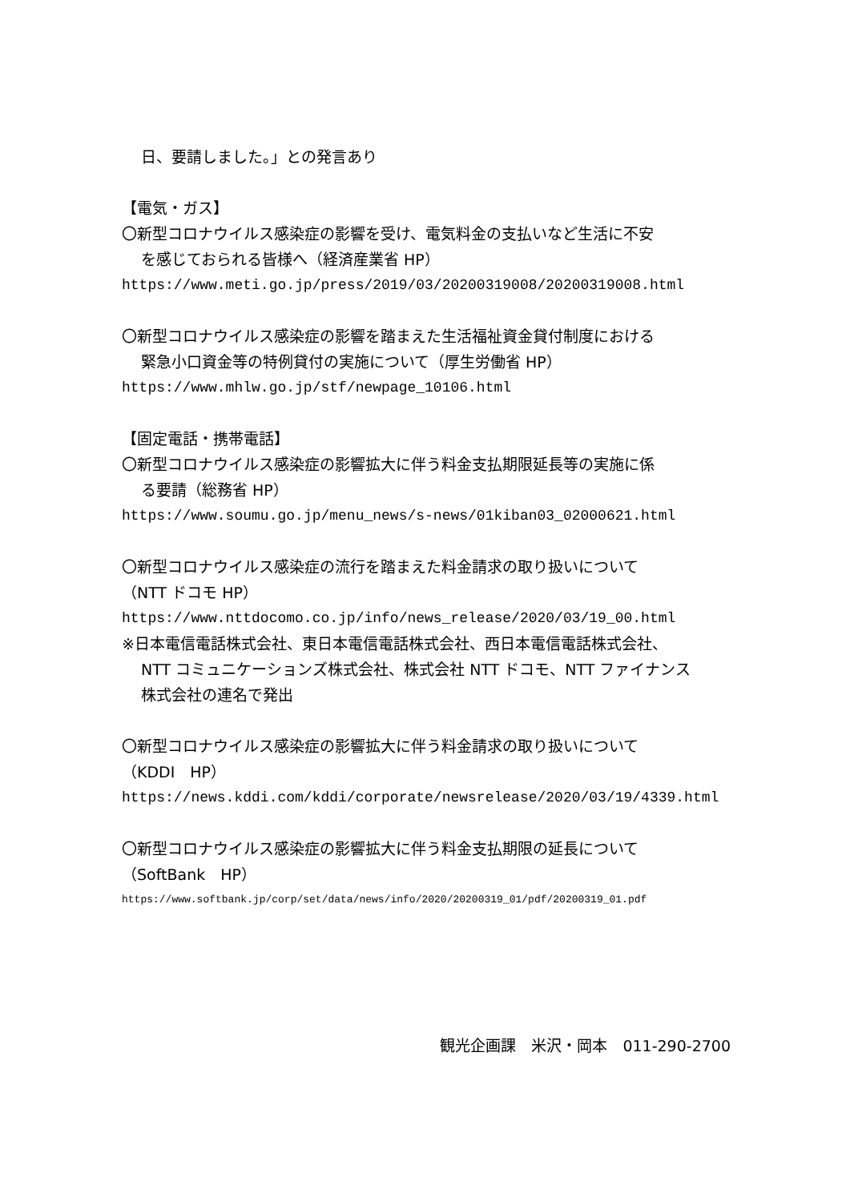日、要請しました。」との発言あり
【電気・ガス】
〇新型コロナウイルス感染症の影響を受け、電気料金の支払いなど生活に不安
を感じておられる皆様へ（経済産業省 HP）
https://www.meti.go.jp/press/2019/03/20200319008/20200319008.html
〇新型コロナウイルス感染症の影響を踏まえた生活福祉資金貸付制度における
緊急小口資金等の特例貸付の実施について（厚生労働省 HP）
https://www.mhlw.go.jp/stf/newpage_10106.html
【固定電話・携帯電話】
〇新型コロナウイルス感染症の影響拡大に伴う料金支払期限延長等の実施に係
る要請（総務省 HP）
https://www.soumu.go.jp/menu_news/s-news/01kiban03_02000621.html
〇新型コロナウイルス感染症の流行を踏まえた料金請求の取り扱いについて
（NTT ドコモ HP）
https://www.nttdocomo.co.jp/info/news_release/2020/03/19_00.html
※日本電信電話株式会社、東日本電信電話株式会社、西日本電信電話株式会社、
NTT コミュニケーションズ株式会社、株式会社 NTT ドコモ、NTT ファイナンス
株式会社の連名で発出
〇新型コロナウイルス感染症の影響拡大に伴う料金請求の取り扱いについて
（KDDI　HP）
https://news.kddi.com/kddi/corporate/newsrelease/2020/03/19/4339.html
〇新型コロナウイルス感染症の影響拡大に伴う料金支払期限の延長について
（SoftBank　HP）
https://www.softbank.jp/corp/set/data/news/info/2020/20200319_01/pdf/20200319_01.pdf
観光企画課　米沢・岡本　011-290-2700